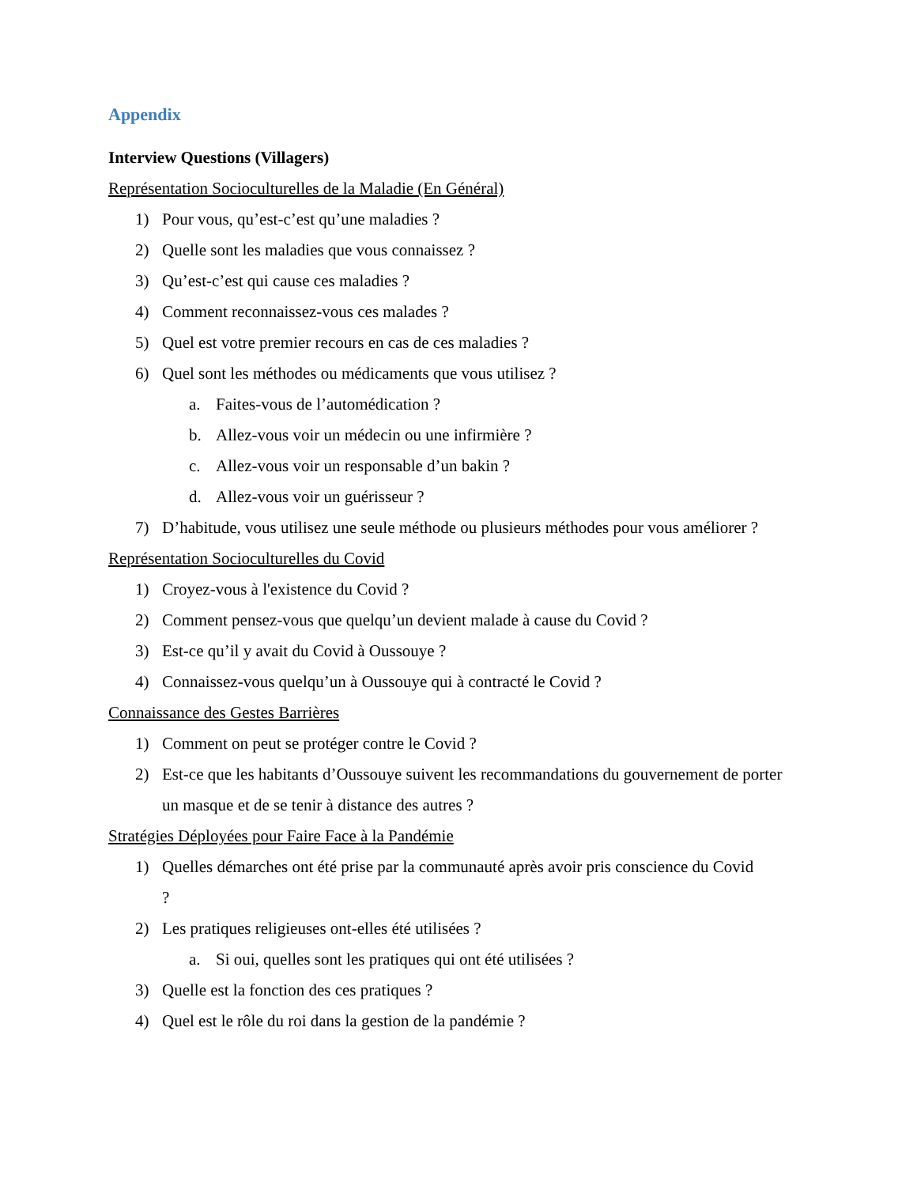Appendix
Interview Questions (Villagers)
Représentation Socioculturelles de la Maladie (En Général)
1) Pour vous, qu’est-c’est qu’une maladies ?
2) Quelle sont les maladies que vous connaissez ?
3) Qu’est-c’est qui cause ces maladies ?
4) Comment reconnaissez-vous ces malades ?
5) Quel est votre premier recours en cas de ces maladies ?
6) Quel sont les méthodes ou médicaments que vous utilisez ?
a. Faites-vous de l’automédication ?
b. Allez-vous voir un médecin ou une infirmière ?
c. Allez-vous voir un responsable d’un bakin ?
d. Allez-vous voir un guérisseur ?
7) D’habitude, vous utilisez une seule méthode ou plusieurs méthodes pour vous améliorer ?
Représentation Socioculturelles du Covid
1) Croyez-vous à l'existence du Covid ?
2) Comment pensez-vous que quelqu’un devient malade à cause du Covid ?
3) Est-ce qu’il y avait du Covid à Oussouye ?
4) Connaissez-vous quelqu’un à Oussouye qui à contracté le Covid ?
Connaissance des Gestes Barrières
1) Comment on peut se protéger contre le Covid ?
2) Est-ce que les habitants d’Oussouye suivent les recommandations du gouvernement de porter un masque et de se tenir à distance des autres ?
Stratégies Déployées pour Faire Face à la Pandémie
1) Quelles démarches ont été prise par la communauté après avoir pris conscience du Covid ?
2) Les pratiques religieuses ont-elles été utilisées ?
a. Si oui, quelles sont les pratiques qui ont été utilisées ?
3) Quelle est la fonction des ces pratiques ?
4) Quel est le rôle du roi dans la gestion de la pandémie ?